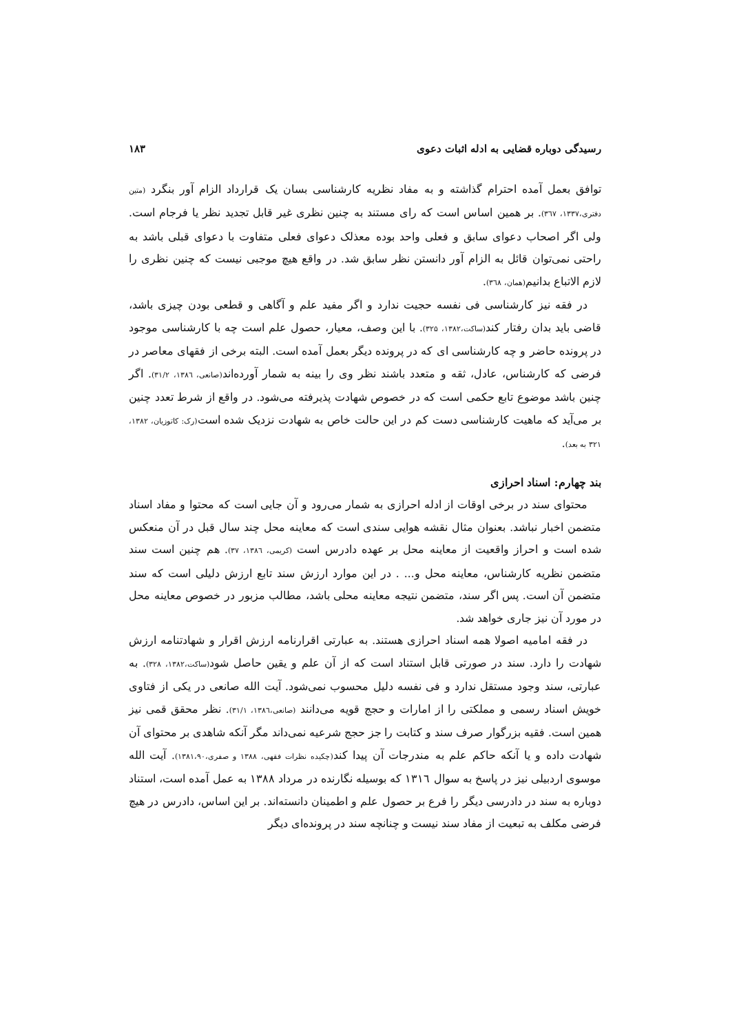رسیدگی دوباره قضایی به ادله اثبات دعوی ۱۸۳
توافق بعمل آمده احترام گذاشته و به مفاد نظریه کارشناسی بسان یک قرارداد الزام آور بنگرد (متین دفتری،۱۳۳۷، ۳٦۷). بر همین اساس است که رای مستند به چنین نظری غیر قابل تجدید نظر یا فرجام است. ولی اگر اصحاب دعوای سابق و فعلی واحد بوده معذلک دعوای فعلی متفاوت با دعوای قبلی باشد به راحتی نمی‌توان قائل به الزام آور دانستن نظر سابق شد. در واقع هیچ موجبی نیست که چنین نظری را لازم الاتباع بدانیم(همان، ۳٦۸).
در فقه نیز کارشناسی فی نفسه حجیت ندارد و اگر مفید علم و آگاهی و قطعی بودن چیزی باشد، قاضی باید بدان رفتار کند(ساکت،۱۳۸۲، ۳۲۵). با این وصف، معیار، حصول علم است چه با کارشناسی موجود در پرونده حاضر و چه کارشناسی ای که در پرونده دیگر بعمل آمده است. البته برخی از فقهای معاصر در فرضی که کارشناس، عادل، ثقه و متعدد باشند نظر وی را بینه به شمار آورده‌اند(صانعی، ۱۳۸٦، ۳۱/۲). اگر چنین باشد موضوع تابع حکمی است که در خصوص شهادت پذیرفته می‌شود. در واقع از شرط تعدد چنین بر می‌آید که ماهیت کارشناسی دست کم در این حالت خاص به شهادت نزدیک شده است(رک: کاتوزیان، ۱۳۸۲، ۳۲۱ به بعد).
بند چهارم: اسناد احرازی
محتوای سند در برخی اوقات از ادله احرازی به شمار می‌رود و آن جایی است که محتوا و مفاد اسناد متضمن اخبار نباشد. بعنوان مثال نقشه هوایی سندی است که معاینه محل چند سال قبل در آن منعکس شده است و احراز واقعیت از معاینه محل بر عهده دادرس است (کریمی، ۱۳۸٦، ۳۷). هم چنین است سند متضمن نظریه کارشناس، معاینه محل و... . در این موارد ارزش سند تابع ارزش دلیلی است که سند متضمن آن است. پس اگر سند، متضمن نتیجه معاینه محلی باشد، مطالب مزبور در خصوص معاینه محل در مورد آن نیز جاری خواهد شد.
در فقه امامیه اصولا همه اسناد احرازی هستند. به عبارتی اقرارنامه ارزش اقرار و شهادتنامه ارزش شهادت را دارد. سند در صورتی قابل استناد است که از آن علم و یقین حاصل شود(ساکت،۱۳۸۲، ۳۲۸). به عبارتی، سند وجود مستقل ندارد و فی نفسه دلیل محسوب نمی‌شود. آیت الله صانعی در یکی از فتاوی خویش اسناد رسمی و مملکتی را از امارات و حجج قویه می‌دانند (صانعی،۱۳۸٦، ۳۱/۱). نظر محقق قمی نیز همین است. فقیه بزرگوار صرف سند و کتابت را جز حجج شرعیه نمی‌داند مگر آنکه شاهدی بر محتوای آن شهادت داده و یا آنکه حاکم علم به مندرجات آن پیدا کند(چکیده نظرات فقهی، ۱۳۸۸ و صفری،۱۳۸۱،۹۰). آیت الله موسوی اردبیلی نیز در پاسخ به سوال ۱۳۱٦ که بوسیله نگارنده در مرداد ۱۳۸۸ به عمل آمده است، استناد دوباره به سند در دادرسی دیگر را فرع بر حصول علم و اطمینان دانسته‌اند. بر این اساس، دادرس در هیچ فرضی مکلف به تبعیت از مفاد سند نیست و چنانچه سند در پرونده‌ای دیگر